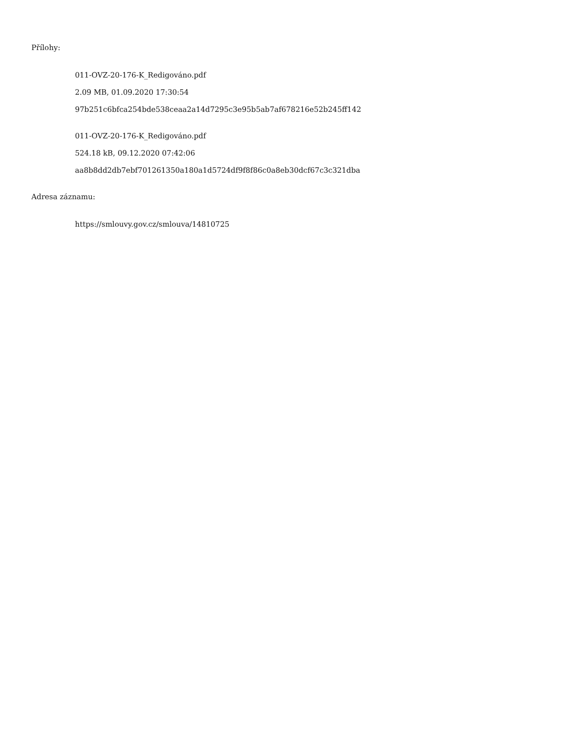Přílohy:
011-OVZ-20-176-K_Redigováno.pdf
2.09 MB, 01.09.2020 17:30:54
97b251c6bfca254bde538ceaa2a14d7295c3e95b5ab7af678216e52b245ff142
011-OVZ-20-176-K_Redigováno.pdf
524.18 kB, 09.12.2020 07:42:06
aa8b8dd2db7ebf701261350a180a1d5724df9f8f86c0a8eb30dcf67c3c321dba
Adresa záznamu:
https://smlouvy.gov.cz/smlouva/14810725